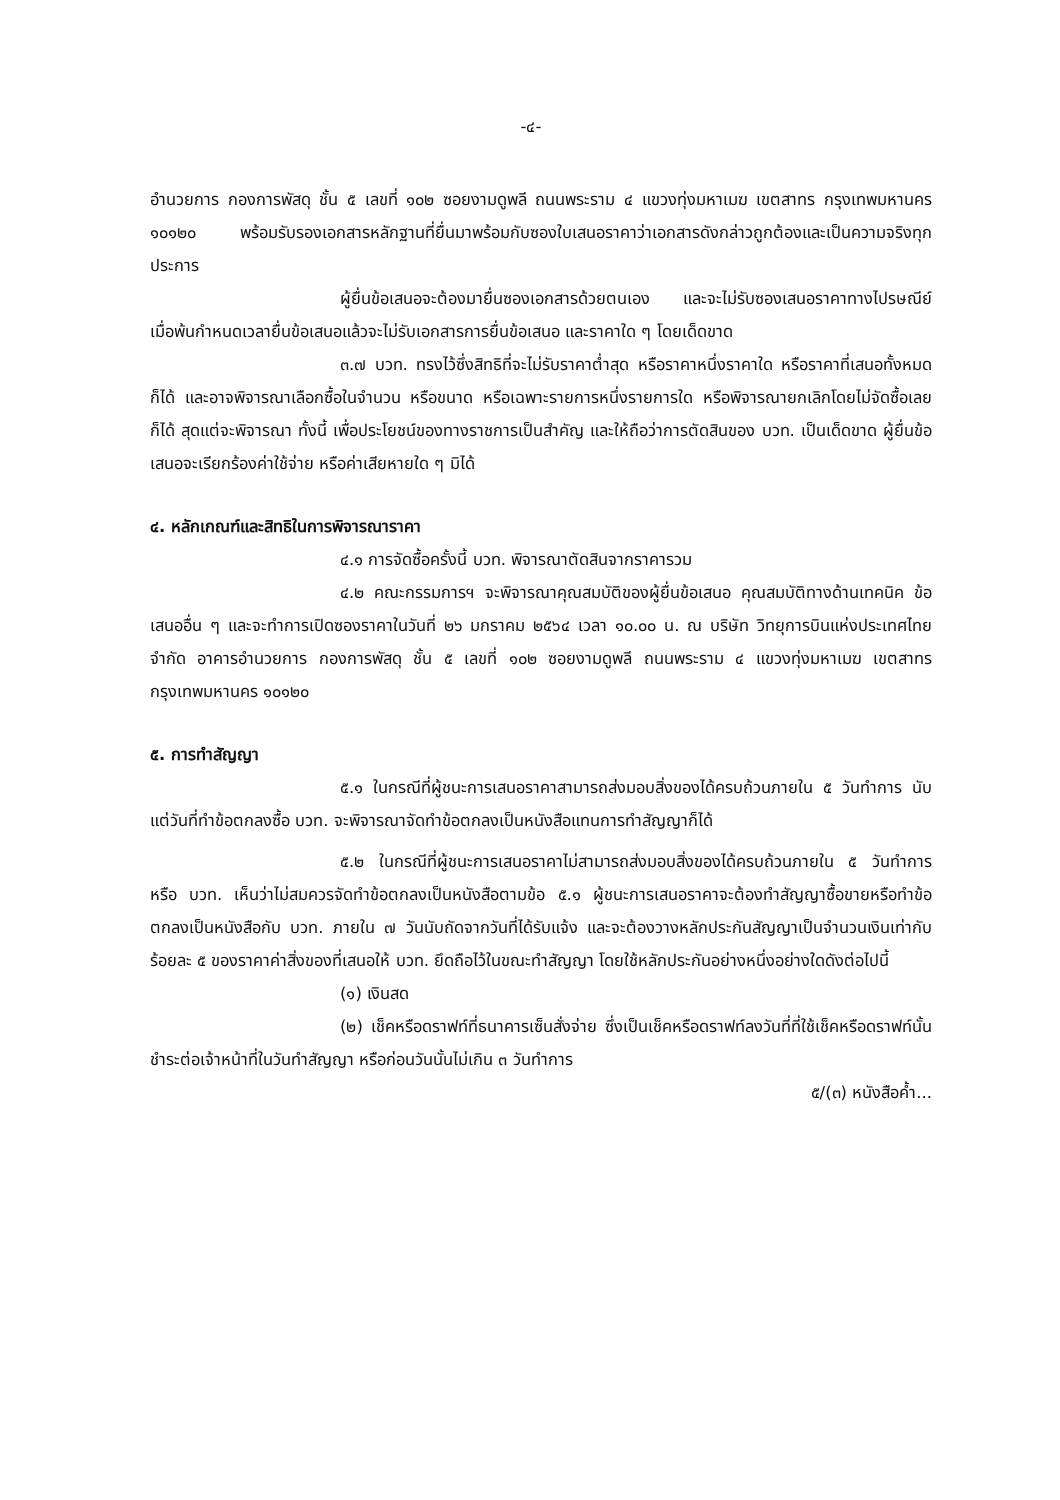-๔-
อำนวยการ กองการพัสดุ ชั้น ๕ เลขที่ ๑๐๒ ซอยงามดูพลี ถนนพระราม ๔ แขวงทุ่งมหาเมฆ เขตสาทร กรุงเทพมหานคร ๑๐๑๒๐ พร้อมรับรองเอกสารหลักฐานที่ยื่นมาพร้อมกับซองใบเสนอราคาว่าเอกสารดังกล่าวถูกต้องและเป็นความจริงทุกประการ
ผู้ยื่นข้อเสนอจะต้องมายื่นซองเอกสารด้วยตนเอง และจะไม่รับซองเสนอราคาทางไปรษณีย์ เมื่อพ้นกำหนดเวลายื่นข้อเสนอแล้วจะไม่รับเอกสารการยื่นข้อเสนอ และราคาใด ๆ โดยเด็ดขาด
๓.๗ บวท. ทรงไว้ซึ่งสิทธิที่จะไม่รับราคาต่ำสุด หรือราคาหนึ่งราคาใด หรือราคาที่เสนอทั้งหมดก็ได้ และอาจพิจารณาเลือกซื้อในจำนวน หรือขนาด หรือเฉพาะรายการหนึ่งรายการใด หรือพิจารณายกเลิกโดยไม่จัดซื้อเลยก็ได้ สุดแต่จะพิจารณา ทั้งนี้ เพื่อประโยชน์ของทางราชการเป็นสำคัญ และให้ถือว่าการตัดสินของ บวท. เป็นเด็ดขาด ผู้ยื่นข้อเสนอจะเรียกร้องค่าใช้จ่าย หรือค่าเสียหายใด ๆ มิได้
๔. หลักเกณฑ์และสิทธิในการพิจารณาราคา
๔.๑ การจัดซื้อครั้งนี้ บวท. พิจารณาตัดสินจากราคารวม
๔.๒ คณะกรรมการฯ จะพิจารณาคุณสมบัติของผู้ยื่นข้อเสนอ คุณสมบัติทางด้านเทคนิค ข้อเสนออื่น ๆ และจะทำการเปิดซองราคาในวันที่ ๒๖ มกราคม ๒๕๖๔ เวลา ๑๐.๐๐ น. ณ บริษัท วิทยุการบินแห่งประเทศไทย จำกัด อาคารอำนวยการ กองการพัสดุ ชั้น ๕ เลขที่ ๑๐๒ ซอยงามดูพลี ถนนพระราม ๔ แขวงทุ่งมหาเมฆ เขตสาทร กรุงเทพมหานคร ๑๐๑๒๐
๕. การทำสัญญา
๕.๑ ในกรณีที่ผู้ชนะการเสนอราคาสามารถส่งมอบสิ่งของได้ครบถ้วนภายใน ๕ วันทำการ นับแต่วันที่ทำข้อตกลงซื้อ บวท. จะพิจารณาจัดทำข้อตกลงเป็นหนังสือแทนการทำสัญญาก็ได้
๕.๒ ในกรณีที่ผู้ชนะการเสนอราคาไม่สามารถส่งมอบสิ่งของได้ครบถ้วนภายใน ๕ วันทำการ หรือ บวท. เห็นว่าไม่สมควรจัดทำข้อตกลงเป็นหนังสือตามข้อ ๕.๑ ผู้ชนะการเสนอราคาจะต้องทำสัญญาซื้อขายหรือทำข้อตกลงเป็นหนังสือกับ บวท. ภายใน ๗ วันนับถัดจากวันที่ได้รับแจ้ง และจะต้องวางหลักประกันสัญญาเป็นจำนวนเงินเท่ากับร้อยละ ๕ ของราคาค่าสิ่งของที่เสนอให้ บวท. ยึดถือไว้ในขณะทำสัญญา โดยใช้หลักประกันอย่างหนึ่งอย่างใดดังต่อไปนี้
(๑) เงินสด
(๒) เช็คหรือดราฟท์ที่ธนาคารเซ็นสั่งจ่าย ซึ่งเป็นเช็คหรือดราฟท์ลงวันที่ที่ใช้เช็คหรือดราฟท์นั้นชำระต่อเจ้าหน้าที่ในวันทำสัญญา หรือก่อนวันนั้นไม่เกิน ๓ วันทำการ
๕/(๓) หนังสือค้ำ...